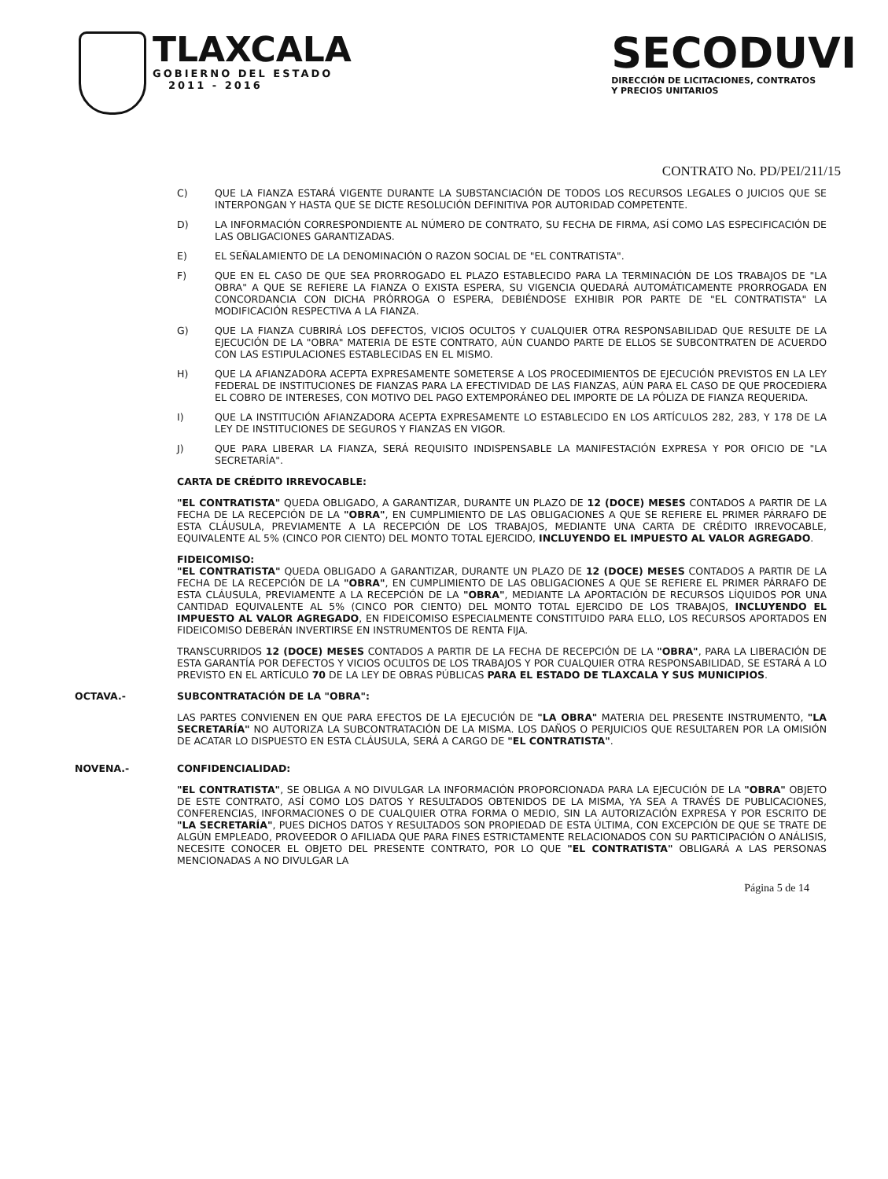TLAXCALA
GOBIERNO DEL ESTADO
2011 - 2016
SECODUVI
DIRECCIÓN DE LICITACIONES, CONTRATOS
Y PRECIOS UNITARIOS
CONTRATO No. PD/PEI/211/15
C) QUE LA FIANZA ESTARÁ VIGENTE DURANTE LA SUBSTANCIACIÓN DE TODOS LOS RECURSOS LEGALES O JUICIOS QUE SE INTERPONGAN Y HASTA QUE SE DICTE RESOLUCIÓN DEFINITIVA POR AUTORIDAD COMPETENTE.
D) LA INFORMACIÓN CORRESPONDIENTE AL NÚMERO DE CONTRATO, SU FECHA DE FIRMA, ASÍ COMO LAS ESPECIFICACIÓN DE LAS OBLIGACIONES GARANTIZADAS.
E) EL SEÑALAMIENTO DE LA DENOMINACIÓN O RAZON SOCIAL DE "EL CONTRATISTA".
F) QUE EN EL CASO DE QUE SEA PRORROGADO EL PLAZO ESTABLECIDO PARA LA TERMINACIÓN DE LOS TRABAJOS DE "LA OBRA" A QUE SE REFIERE LA FIANZA O EXISTA ESPERA, SU VIGENCIA QUEDARÁ AUTOMÁTICAMENTE PRORROGADA EN CONCORDANCIA CON DICHA PRÓRROGA O ESPERA, DEBIÉNDOSE EXHIBIR POR PARTE DE "EL CONTRATISTA" LA MODIFICACIÓN RESPECTIVA A LA FIANZA.
G) QUE LA FIANZA CUBRIRÁ LOS DEFECTOS, VICIOS OCULTOS Y CUALQUIER OTRA RESPONSABILIDAD QUE RESULTE DE LA EJECUCIÓN DE LA "OBRA" MATERIA DE ESTE CONTRATO, AÚN CUANDO PARTE DE ELLOS SE SUBCONTRATEN DE ACUERDO CON LAS ESTIPULACIONES ESTABLECIDAS EN EL MISMO.
H) QUE LA AFIANZADORA ACEPTA EXPRESAMENTE SOMETERSE A LOS PROCEDIMIENTOS DE EJECUCIÓN PREVISTOS EN LA LEY FEDERAL DE INSTITUCIONES DE FIANZAS PARA LA EFECTIVIDAD DE LAS FIANZAS, AÚN PARA EL CASO DE QUE PROCEDIERA EL COBRO DE INTERESES, CON MOTIVO DEL PAGO EXTEMPORÁNEO DEL IMPORTE DE LA PÓLIZA DE FIANZA REQUERIDA.
I) QUE LA INSTITUCIÓN AFIANZADORA ACEPTA EXPRESAMENTE LO ESTABLECIDO EN LOS ARTÍCULOS 282, 283, Y 178 DE LA LEY DE INSTITUCIONES DE SEGUROS Y FIANZAS EN VIGOR.
J) QUE PARA LIBERAR LA FIANZA, SERÁ REQUISITO INDISPENSABLE LA MANIFESTACIÓN EXPRESA Y POR OFICIO DE "LA SECRETARÍA".
CARTA DE CRÉDITO IRREVOCABLE:
"EL CONTRATISTA" QUEDA OBLIGADO, A GARANTIZAR, DURANTE UN PLAZO DE 12 (DOCE) MESES CONTADOS A PARTIR DE LA FECHA DE LA RECEPCIÓN DE LA "OBRA", EN CUMPLIMIENTO DE LAS OBLIGACIONES A QUE SE REFIERE EL PRIMER PÁRRAFO DE ESTA CLÁUSULA, PREVIAMENTE A LA RECEPCIÓN DE LOS TRABAJOS, MEDIANTE UNA CARTA DE CRÉDITO IRREVOCABLE, EQUIVALENTE AL 5% (CINCO POR CIENTO) DEL MONTO TOTAL EJERCIDO, INCLUYENDO EL IMPUESTO AL VALOR AGREGADO.
FIDEICOMISO:
"EL CONTRATISTA" QUEDA OBLIGADO A GARANTIZAR, DURANTE UN PLAZO DE 12 (DOCE) MESES CONTADOS A PARTIR DE LA FECHA DE LA RECEPCIÓN DE LA "OBRA", EN CUMPLIMIENTO DE LAS OBLIGACIONES A QUE SE REFIERE EL PRIMER PÁRRAFO DE ESTA CLÁUSULA, PREVIAMENTE A LA RECEPCIÓN DE LA "OBRA", MEDIANTE LA APORTACIÓN DE RECURSOS LÍQUIDOS POR UNA CANTIDAD EQUIVALENTE AL 5% (CINCO POR CIENTO) DEL MONTO TOTAL EJERCIDO DE LOS TRABAJOS, INCLUYENDO EL IMPUESTO AL VALOR AGREGADO, EN FIDEICOMISO ESPECIALMENTE CONSTITUIDO PARA ELLO, LOS RECURSOS APORTADOS EN FIDEICOMISO DEBERÁN INVERTIRSE EN INSTRUMENTOS DE RENTA FIJA.
TRANSCURRIDOS 12 (DOCE) MESES CONTADOS A PARTIR DE LA FECHA DE RECEPCIÓN DE LA "OBRA", PARA LA LIBERACIÓN DE ESTA GARANTÍA POR DEFECTOS Y VICIOS OCULTOS DE LOS TRABAJOS Y POR CUALQUIER OTRA RESPONSABILIDAD, SE ESTARÁ A LO PREVISTO EN EL ARTÍCULO 70 DE LA LEY DE OBRAS PÚBLICAS PARA EL ESTADO DE TLAXCALA Y SUS MUNICIPIOS.
OCTAVA.- SUBCONTRATACIÓN DE LA "OBRA":
LAS PARTES CONVIENEN EN QUE PARA EFECTOS DE LA EJECUCIÓN DE "LA OBRA" MATERIA DEL PRESENTE INSTRUMENTO, "LA SECRETARÍA" NO AUTORIZA LA SUBCONTRATACIÓN DE LA MISMA. LOS DAÑOS O PERJUICIOS QUE RESULTAREN POR LA OMISIÓN DE ACATAR LO DISPUESTO EN ESTA CLÁUSULA, SERÁ A CARGO DE "EL CONTRATISTA".
NOVENA.- CONFIDENCIALIDAD:
"EL CONTRATISTA", SE OBLIGA A NO DIVULGAR LA INFORMACIÓN PROPORCIONADA PARA LA EJECUCIÓN DE LA "OBRA" OBJETO DE ESTE CONTRATO, ASÍ COMO LOS DATOS Y RESULTADOS OBTENIDOS DE LA MISMA, YA SEA A TRAVÉS DE PUBLICACIONES, CONFERENCIAS, INFORMACIONES O DE CUALQUIER OTRA FORMA O MEDIO, SIN LA AUTORIZACIÓN EXPRESA Y POR ESCRITO DE "LA SECRETARÍA", PUES DICHOS DATOS Y RESULTADOS SON PROPIEDAD DE ESTA ÚLTIMA, CON EXCEPCIÓN DE QUE SE TRATE DE ALGÚN EMPLEADO, PROVEEDOR O AFILIADA QUE PARA FINES ESTRICTAMENTE RELACIONADOS CON SU PARTICIPACIÓN O ANÁLISIS, NECESITE CONOCER EL OBJETO DEL PRESENTE CONTRATO, POR LO QUE "EL CONTRATISTA" OBLIGARÁ A LAS PERSONAS MENCIONADAS A NO DIVULGAR LA
Página 5 de 14